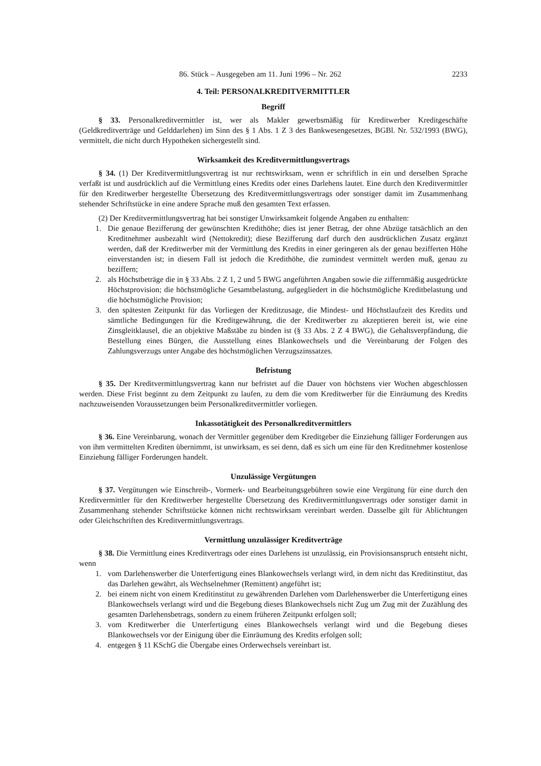86. Stück – Ausgegeben am 11. Juni 1996 – Nr. 262 2233
4. Teil: PERSONALKREDITVERMITTLER
Begriff
§ 33. Personalkreditvermittler ist, wer als Makler gewerbsmäßig für Kreditwerber Kreditgeschäfte (Geldkreditverträge und Gelddarlehen) im Sinn des § 1 Abs. 1 Z 3 des Bankwesengesetzes, BGBl. Nr. 532/1993 (BWG), vermittelt, die nicht durch Hypotheken sichergestellt sind.
Wirksamkeit des Kreditvermittlungsvertrags
§ 34. (1) Der Kreditvermittlungsvertrag ist nur rechtswirksam, wenn er schriftlich in ein und derselben Sprache verfaßt ist und ausdrücklich auf die Vermittlung eines Kredits oder eines Darlehens lautet. Eine durch den Kreditvermittler für den Kreditwerber hergestellte Übersetzung des Kreditvermittlungsvertrags oder sonstiger damit im Zusammenhang stehender Schriftstücke in eine andere Sprache muß den gesamten Text erfassen.
(2) Der Kreditvermittlungsvertrag hat bei sonstiger Unwirksamkeit folgende Angaben zu enthalten:
1. Die genaue Bezifferung der gewünschten Kredithöhe; dies ist jener Betrag, der ohne Abzüge tatsächlich an den Kreditnehmer ausbezahlt wird (Nettokredit); diese Bezifferung darf durch den ausdrücklichen Zusatz ergänzt werden, daß der Kreditwerber mit der Vermittlung des Kredits in einer geringeren als der genau bezifferten Höhe einverstanden ist; in diesem Fall ist jedoch die Kredithöhe, die zumindest vermittelt werden muß, genau zu beziffern;
2. als Höchstbeträge die in § 33 Abs. 2 Z 1, 2 und 5 BWG angeführten Angaben sowie die ziffernmäßig ausgedrückte Höchstprovision; die höchstmögliche Gesamtbelastung, aufgegliedert in die höchstmögliche Kreditbelastung und die höchstmögliche Provision;
3. den spätesten Zeitpunkt für das Vorliegen der Kreditzusage, die Mindest- und Höchstlaufzeit des Kredits und sämtliche Bedingungen für die Kreditgewährung, die der Kreditwerber zu akzeptieren bereit ist, wie eine Zinsgleitklausel, die an objektive Maßstäbe zu binden ist (§ 33 Abs. 2 Z 4 BWG), die Gehaltsverpfändung, die Bestellung eines Bürgen, die Ausstellung eines Blankowechsels und die Vereinbarung der Folgen des Zahlungsverzugs unter Angabe des höchstmöglichen Verzugszinssatzes.
Befristung
§ 35. Der Kreditvermittlungsvertrag kann nur befristet auf die Dauer von höchstens vier Wochen abgeschlossen werden. Diese Frist beginnt zu dem Zeitpunkt zu laufen, zu dem die vom Kreditwerber für die Einräumung des Kredits nachzuweisenden Voraussetzungen beim Personalkreditvermittler vorliegen.
Inkassotätigkeit des Personalkreditvermittlers
§ 36. Eine Vereinbarung, wonach der Vermittler gegenüber dem Kreditgeber die Einziehung fälliger Forderungen aus von ihm vermittelten Krediten übernimmt, ist unwirksam, es sei denn, daß es sich um eine für den Kreditnehmer kostenlose Einziehung fälliger Forderungen handelt.
Unzulässige Vergütungen
§ 37. Vergütungen wie Einschreib-, Vormerk- und Bearbeitungsgebühren sowie eine Vergütung für eine durch den Kreditvermittler für den Kreditwerber hergestellte Übersetzung des Kreditvermittlungsvertrags oder sonstiger damit in Zusammenhang stehender Schriftstücke können nicht rechtswirksam vereinbart werden. Dasselbe gilt für Ablichtungen oder Gleichschriften des Kreditvermittlungsvertrags.
Vermittlung unzulässiger Kreditverträge
§ 38. Die Vermittlung eines Kreditvertrags oder eines Darlehens ist unzulässig, ein Provisionsanspruch entsteht nicht, wenn
1. vom Darlehenswerber die Unterfertigung eines Blankowechsels verlangt wird, in dem nicht das Kreditinstitut, das das Darlehen gewährt, als Wechselnehmer (Remittent) angeführt ist;
2. bei einem nicht von einem Kreditinstitut zu gewährenden Darlehen vom Darlehenswerber die Unterfertigung eines Blankowechsels verlangt wird und die Begebung dieses Blankowechsels nicht Zug um Zug mit der Zuzählung des gesamten Darlehensbetrags, sondern zu einem früheren Zeitpunkt erfolgen soll;
3. vom Kreditwerber die Unterfertigung eines Blankowechsels verlangt wird und die Begebung dieses Blankowechsels vor der Einigung über die Einräumung des Kredits erfolgen soll;
4. entgegen § 11 KSchG die Übergabe eines Orderwechsels vereinbart ist.